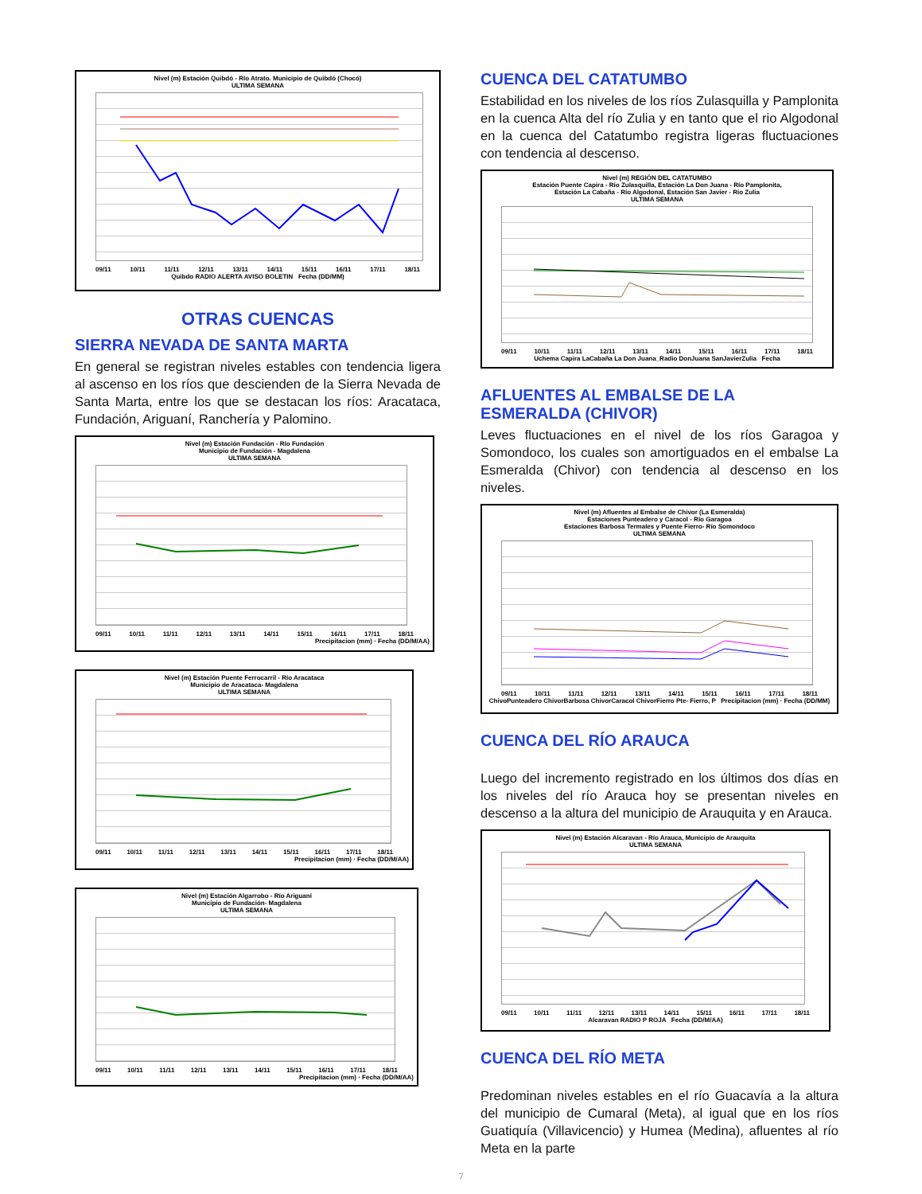Nivel (m) Estación Quibdó - Río Atrato. Municipio de Quibdó (Chocó)
ULTIMA SEMANA
09/11 10/11 11/11 12/11 13/11 14/11 15/11 16/11 17/11 18/11
Quibdo RADIO ALERTA AVISO BOLETIN Fecha (DD/MM)
OTRAS CUENCAS
SIERRA NEVADA DE SANTA MARTA
En general se registran niveles estables con tendencia ligera al ascenso en los ríos que descienden de la Sierra Nevada de Santa Marta, entre los que se destacan los ríos: Aracataca, Fundación, Ariguaní, Ranchería y Palomino.
Nivel (m) Estación Fundación - Río Fundación
Municipio de Fundación - Magdalena
ULTIMA SEMANA
09/11 10/11 11/11 12/11 13/11 14/11 15/11 16/11 17/11 18/11
Precipitacion (mm) · Fecha (DD/M/AA)
Nivel (m) Estación Puente Ferrocarril - Río Aracataca
Municipio de Aracataca- Magdalena
ULTIMA SEMANA
09/11 10/11 11/11 12/11 13/11 14/11 15/11 16/11 17/11 18/11
Precipitacion (mm) · Fecha (DD/M/AA)
Nivel (m) Estación Algarrobo - Río Ariguaní
Municipio de Fundación- Magdalena
ULTIMA SEMANA
09/11 10/11 11/11 12/11 13/11 14/11 15/11 16/11 17/11 18/11
Precipitacion (mm) · Fecha (DD/M/AA)
CUENCA DEL CATATUMBO
Estabilidad en los niveles de los ríos Zulasquilla y Pamplonita en la cuenca Alta del río Zulia y en tanto que el rio Algodonal en la cuenca del Catatumbo registra ligeras fluctuaciones con tendencia al descenso.
Nivel (m) REGIÓN DEL CATATUMBO
Estación Puente Capira - Río Zulasquilla, Estación La Don Juana - Río Pamplonita,
Estación La Cabaña - Río Algodonal, Estación San Javier - Rio Zulia
ULTIMA SEMANA
09/11 10/11 11/11 12/11 13/11 14/11 15/11 16/11 17/11 18/11
Uchema Capira LaCabaña La Don Juana_Radio DonJuana SanJavierZulia Fecha
AFLUENTES AL EMBALSE DE LA ESMERALDA (CHIVOR)
Leves fluctuaciones en el nivel de los ríos Garagoa y Somondoco, los cuales son amortiguados en el embalse La Esmeralda (Chivor) con tendencia al descenso en los niveles.
Nivel (m) Afluentes al Embalse de Chivor (La Esmeralda)
Estaciones Punteadero y Caracol - Río Garagoa
Estaciones Barbosa Termales y Puente Fierro- Río Somondoco
ULTIMA SEMANA
09/11 10/11 11/11 12/11 13/11 14/11 15/11 16/11 17/11 18/11
ChivoPunteadero ChivorBarbosa ChivorCaracol ChivorFierro Pte- Fierro, P Precipitacion (mm) · Fecha (DD/MM)
CUENCA DEL RÍO ARAUCA
Luego del incremento registrado en los últimos dos días en los niveles del río Arauca hoy se presentan niveles en descenso a la altura del municipio de Arauquita y en Arauca.
Nivel (m) Estación Alcaravan - Río Arauca, Municipio de Arauquita
ULTIMA SEMANA
09/11 10/11 11/11 12/11 13/11 14/11 15/11 16/11 17/11 18/11
Alcaravan RADIO P ROJA Fecha (DD/M/AA)
CUENCA DEL RÍO META
Predominan niveles estables en el río Guacavía a la altura del municipio de Cumaral (Meta), al igual que en los ríos Guatiquía (Villavicencio) y Humea (Medina), afluentes al río Meta en la parte
7